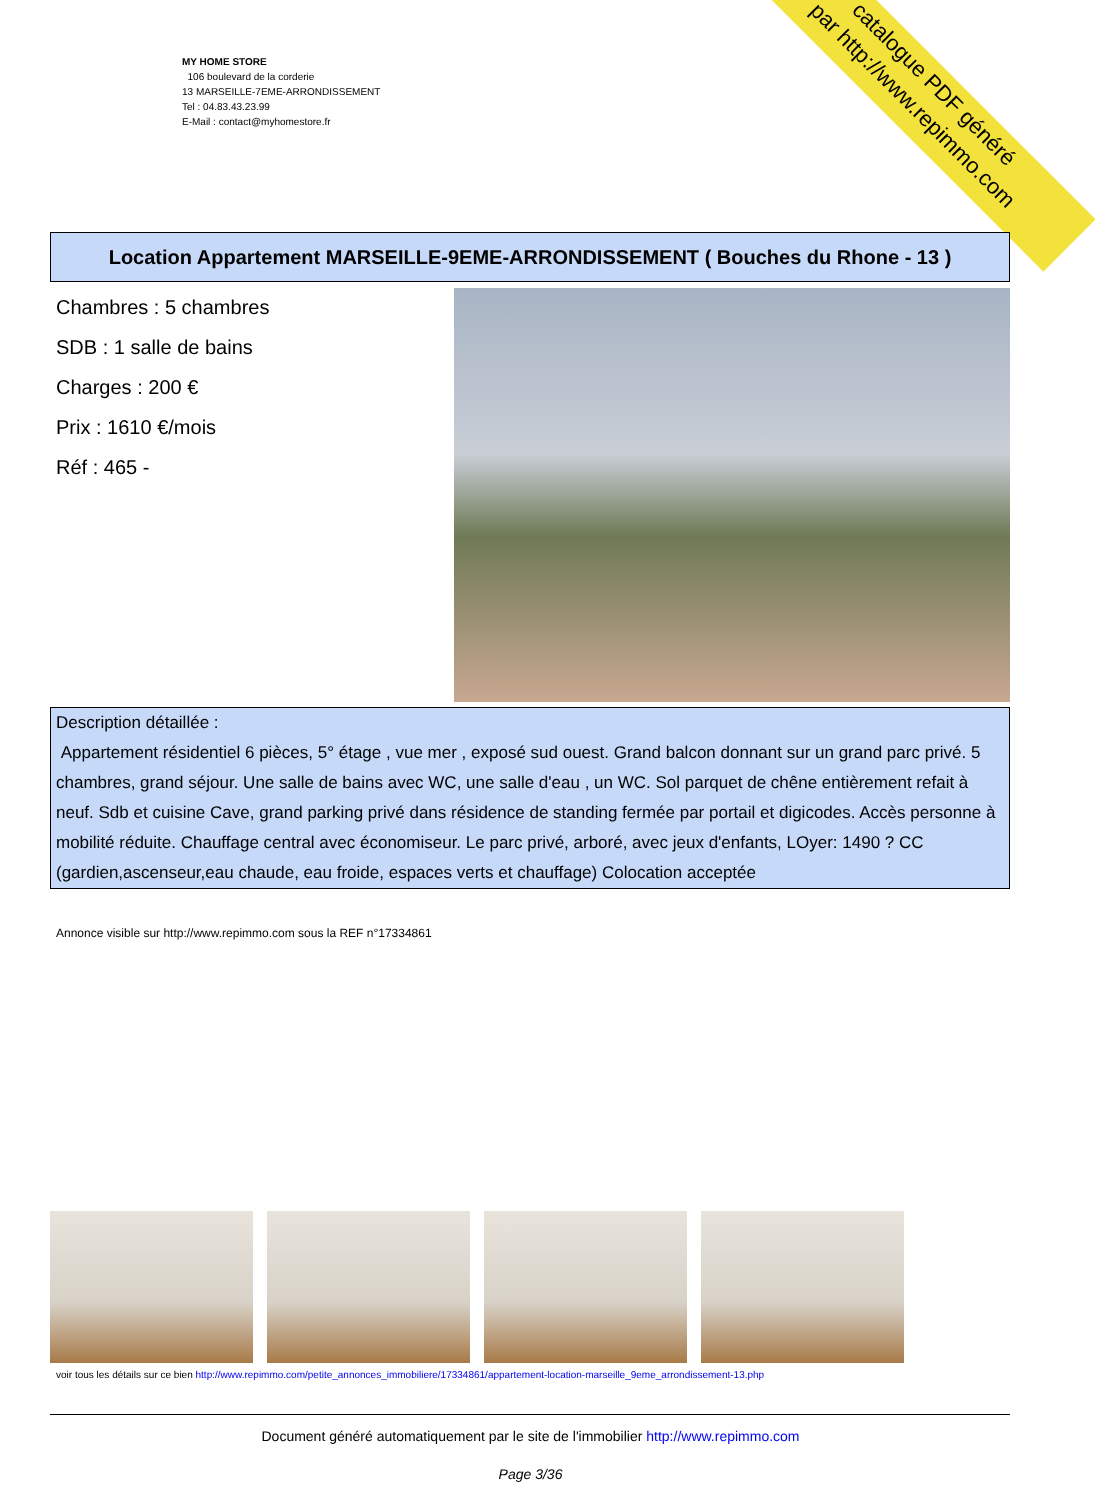MY HOME STORE
106 boulevard de la corderie
13 MARSEILLE-7EME-ARRONDISSEMENT
Tel : 04.83.43.23.99
E-Mail : contact@myhomestore.fr
catalogue PDF généré
par http://www.repimmo.com
Location Appartement MARSEILLE-9EME-ARRONDISSEMENT ( Bouches du Rhone - 13 )
Chambres : 5 chambres
SDB : 1 salle de bains
Charges : 200 €
Prix : 1610 €/mois
Réf : 465 -
Description détaillée :
Appartement résidentiel 6 pièces, 5° étage , vue mer , exposé sud ouest. Grand balcon donnant sur un grand parc privé. 5 chambres, grand séjour. Une salle de bains avec WC, une salle d'eau , un WC. Sol parquet de chêne entièrement refait à neuf. Sdb et cuisine Cave, grand parking privé dans résidence de standing fermée par portail et digicodes. Accès personne à mobilité réduite. Chauffage central avec économiseur. Le parc privé, arboré, avec jeux d'enfants, LOyer: 1490 ? CC (gardien,ascenseur,eau chaude, eau froide, espaces verts et chauffage) Colocation acceptée
Annonce visible sur http://www.repimmo.com sous la REF n°17334861
voir tous les détails sur ce bien http://www.repimmo.com/petite_annonces_immobiliere/17334861/appartement-location-marseille_9eme_arrondissement-13.php
Document généré automatiquement par le site de l'immobilier http://www.repimmo.com
Page 3/36